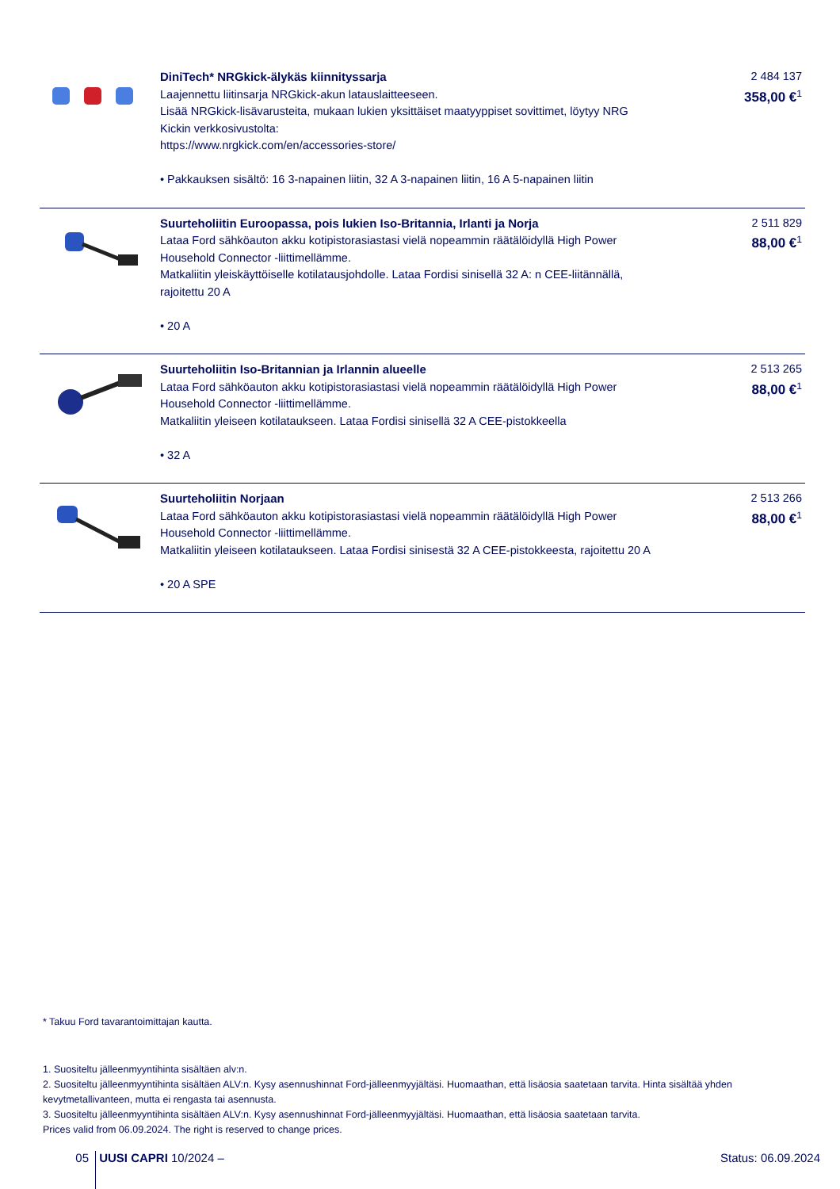| | DiniTech* NRGkick-älykäs kiinnityssarja Laajennettu liitinsarja NRGkick-akun latauslaitteeseen. Lisää NRGkick-lisävarusteita, mukaan lukien yksittäiset maatyyppiset sovittimet, löytyy NRG Kickin verkkosivustolta: https://www.nrgkick.com/en/accessories-store/ • Pakkauksen sisältö: 16 3-napainen liitin, 32 A 3-napainen liitin, 16 A 5-napainen liitin | 2 484 137 358,00 €<sup>1</sup> |
| | Suurteholiitin Euroopassa, pois lukien Iso-Britannia, Irlanti ja Norja Lataa Ford sähköauton akku kotipistorasiastasi vielä nopeammin räätälöidyllä High Power Household Connector -liittimellämme. Matkaliitin yleiskäyttöiselle kotilatausjohdolle. Lataa Fordisi sinisellä 32 A: n CEE-liitännällä, rajoitettu 20 A • 20 A | 2 511 829 88,00 €<sup>1</sup> |
| | Suurteholiitin Iso-Britannian ja Irlannin alueelle Lataa Ford sähköauton akku kotipistorasiastasi vielä nopeammin räätälöidyllä High Power Household Connector -liittimellämme. Matkaliitin yleiseen kotilataukseen. Lataa Fordisi sinisellä 32 A CEE-pistokkeella • 32 A | 2 513 265 88,00 €<sup>1</sup> |
| | Suurteholiitin Norjaan Lataa Ford sähköauton akku kotipistorasiastasi vielä nopeammin räätälöidyllä High Power Household Connector -liittimellämme. Matkaliitin yleiseen kotilataukseen. Lataa Fordisi sinisestä 32 A CEE-pistokkeesta, rajoitettu 20 A • 20 A SPE | 2 513 266 88,00 €<sup>1</sup> |
* Takuu Ford tavarantoimittajan kautta.
1. Suositeltu jälleenmyyntihinta sisältäen alv:n.
2. Suositeltu jälleenmyyntihinta sisältäen ALV:n. Kysy asennushinnat Ford-jälleenmyyjältäsi. Huomaathan, että lisäosia saatetaan tarvita. Hinta sisältää yhden kevytmetallivanteen, mutta ei rengasta tai asennusta.
3. Suositeltu jälleenmyyntihinta sisältäen ALV:n. Kysy asennushinnat Ford-jälleenmyyjältäsi. Huomaathan, että lisäosia saatetaan tarvita.
Prices valid from 06.09.2024. The right is reserved to change prices.
05 UUSI CAPRI 10/2024 – Status: 06.09.2024